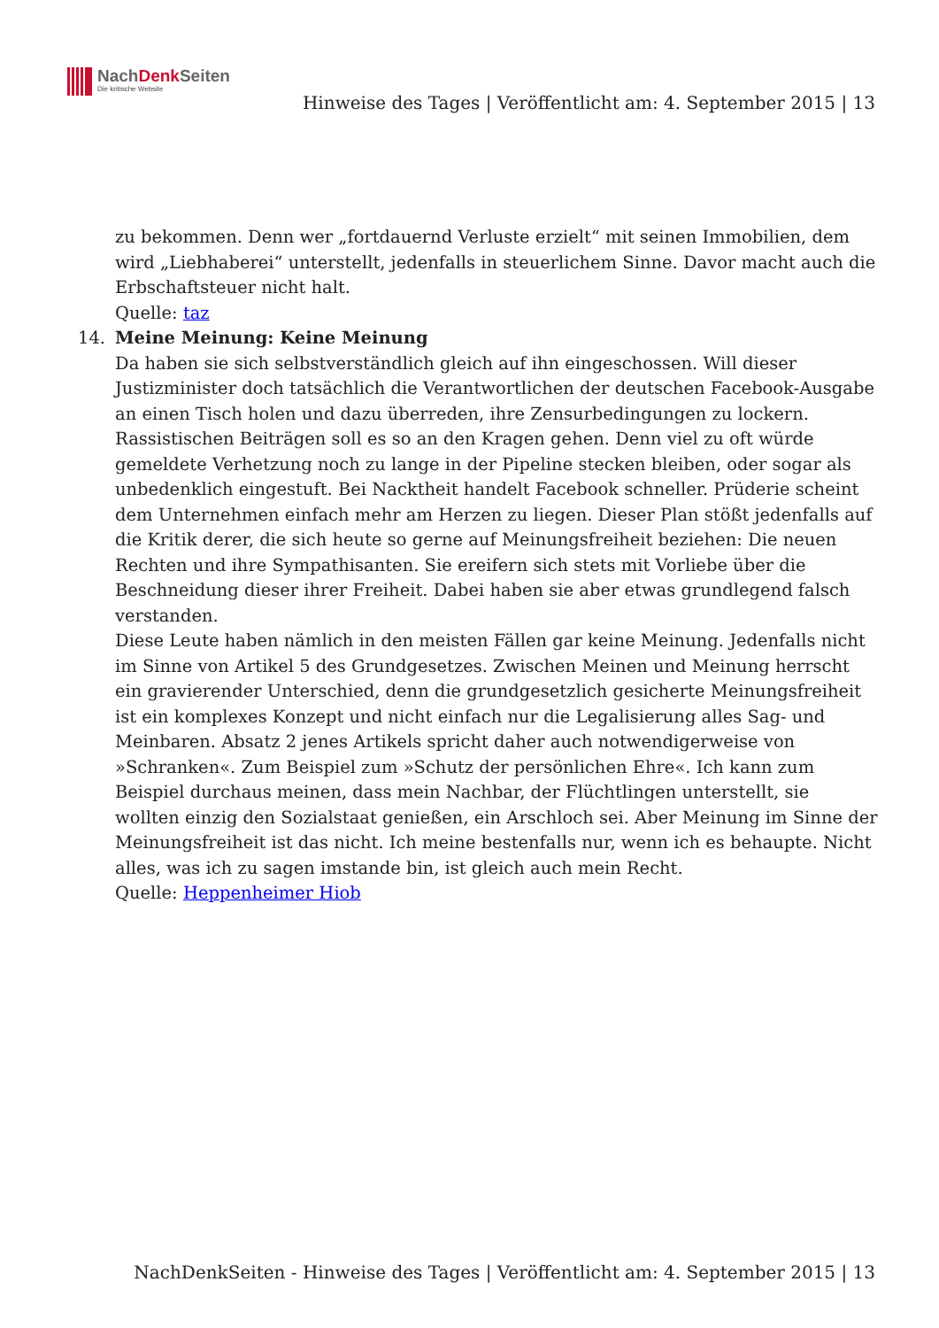NachDenk Seiten
Die kritische Website
Hinweise des Tages | Veröffentlicht am: 4. September 2015 | 13
zu bekommen. Denn wer „fortdauernd Verluste erzielt“ mit seinen Immobilien, dem wird „Liebhaberei“ unterstellt, jedenfalls in steuerlichem Sinne. Davor macht auch die Erbschaftsteuer nicht halt.
Quelle: taz
14. Meine Meinung: Keine Meinung
Da haben sie sich selbstverständlich gleich auf ihn eingeschossen. Will dieser Justizminister doch tatsächlich die Verantwortlichen der deutschen Facebook-Ausgabe an einen Tisch holen und dazu überreden, ihre Zensurbedingungen zu lockern. Rassistischen Beiträgen soll es so an den Kragen gehen. Denn viel zu oft würde gemeldete Verhetzung noch zu lange in der Pipeline stecken bleiben, oder sogar als unbedenklich eingestuft. Bei Nacktheit handelt Facebook schneller. Prüderie scheint dem Unternehmen einfach mehr am Herzen zu liegen. Dieser Plan stößt jedenfalls auf die Kritik derer, die sich heute so gerne auf Meinungsfreiheit beziehen: Die neuen Rechten und ihre Sympathisanten. Sie ereifern sich stets mit Vorliebe über die Beschneidung dieser ihrer Freiheit. Dabei haben sie aber etwas grundlegend falsch verstanden.
Diese Leute haben nämlich in den meisten Fällen gar keine Meinung. Jedenfalls nicht im Sinne von Artikel 5 des Grundgesetzes. Zwischen Meinen und Meinung herrscht ein gravierender Unterschied, denn die grundgesetzlich gesicherte Meinungsfreiheit ist ein komplexes Konzept und nicht einfach nur die Legalisierung alles Sag- und Meinbaren. Absatz 2 jenes Artikels spricht daher auch notwendigerweise von »Schranken«. Zum Beispiel zum »Schutz der persönlichen Ehre«. Ich kann zum Beispiel durchaus meinen, dass mein Nachbar, der Flüchtlingen unterstellt, sie wollten einzig den Sozialstaat genießen, ein Arschloch sei. Aber Meinung im Sinne der Meinungsfreiheit ist das nicht. Ich meine bestenfalls nur, wenn ich es behaupte. Nicht alles, was ich zu sagen imstande bin, ist gleich auch mein Recht.
Quelle: Heppenheimer Hiob
NachDenkSeiten - Hinweise des Tages | Veröffentlicht am: 4. September 2015 | 13